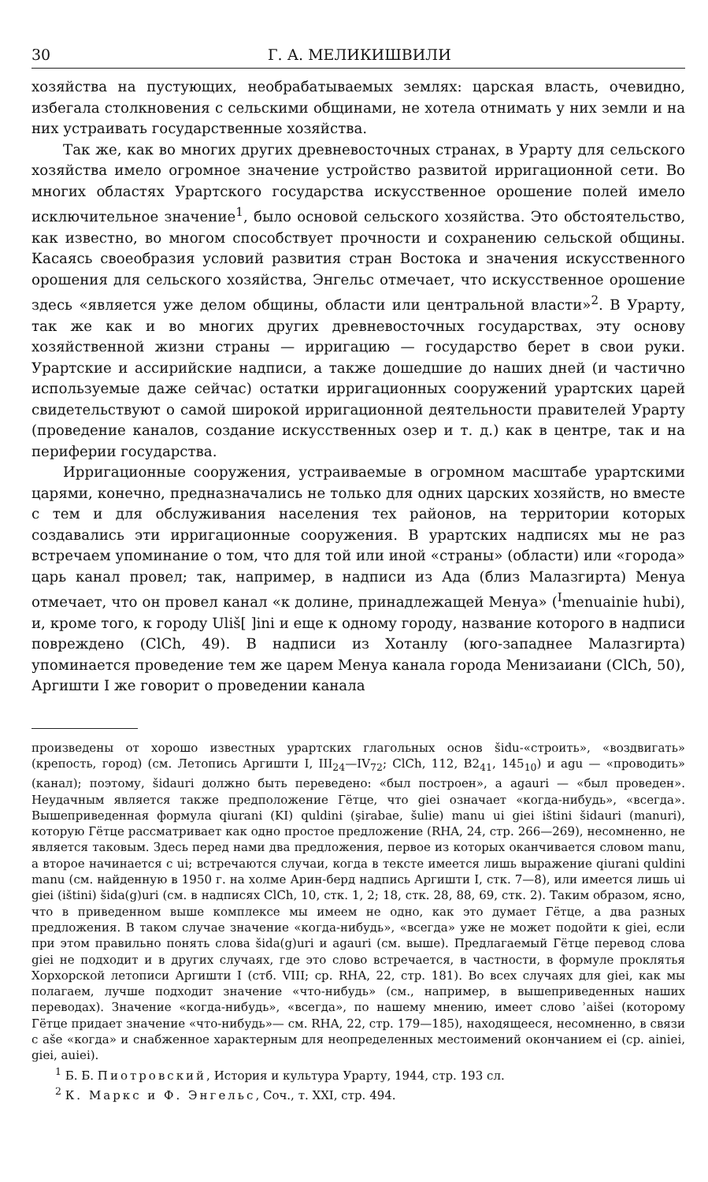30 Г. А. МЕЛИКИШВИЛИ
хозяйства на пустующих, необрабатываемых землях: царская власть, очевидно, избегала столкновения с сельскими общинами, не хотела отнимать у них земли и на них устраивать государственные хозяйства.
Так же, как во многих других древневосточных странах, в Урарту для сельского хозяйства имело огромное значение устройство развитой ирригационной сети. Во многих областях Урартского государства искусственное орошение полей имело исключительное значение<sup>1</sup>, было основой сельского хозяйства. Это обстоятельство, как известно, во многом способствует прочности и сохранению сельской общины. Касаясь своеобразия условий развития стран Востока и значения искусственного орошения для сельского хозяйства, Энгельс отмечает, что искусственное орошение здесь «является уже делом общины, области или центральной власти»<sup>2</sup>. В Урарту, так же как и во многих других древневосточных государствах, эту основу хозяйственной жизни страны — ирригацию — государство берет в свои руки. Урартские и ассирийские надписи, а также дошедшие до наших дней (и частично используемые даже сейчас) остатки ирригационных сооружений урартских царей свидетельствуют о самой широкой ирригационной деятельности правителей Урарту (проведение каналов, создание искусственных озер и т. д.) как в центре, так и на периферии государства.
Ирригационные сооружения, устраиваемые в огромном масштабе урартскими царями, конечно, предназначались не только для одних царских хозяйств, но вместе с тем и для обслуживания населения тех районов, на территории которых создавались эти ирригационные сооружения. В урартских надписях мы не раз встречаем упоминание о том, что для той или иной «страны» (области) или «города» царь канал провел; так, например, в надписи из Ада (близ Малазгирта) Менуа отмечает, что он провел канал «к долине, принадлежащей Менуа» (<sup>I</sup>menuainie hubi), и, кроме того, к городу Uliš[ ]ini и еще к одному городу, название которого в надписи повреждено (ClCh, 49). В надписи из Хотанлу (юго-западнее Малазгирта) упоминается проведение тем же царем Менуа канала города Менизаиани (ClCh, 50), Аргишти I же говорит о проведении канала
произведены от хорошо известных урартских глагольных основ šidu-«строить», «воздвигать» (крепость, город) (см. Летопись Аргишти I, III<sub>24</sub>—IV<sub>72</sub>; ClCh, 112, B2<sub>41</sub>, 145<sub>10</sub>) и agu — «проводить» (канал); поэтому, šidauri должно быть переведено: «был построен», а agauri — «был проведен». Неудачным является также предположение Гётце, что giei означает «когда-нибудь», «всегда». Вышеприведенная формула qiurani (KI) quldini (şirabae, šulie) manu ui giei ištini šidauri (manuri), которую Гётце рассматривает как одно простое предложение (RHA, 24, стр. 266—269), несомненно, не является таковым. Здесь перед нами два предложения, первое из которых оканчивается словом manu, а второе начинается с ui; встречаются случаи, когда в тексте имеется лишь выражение qiurani quldini manu (см. найденную в 1950 г. на холме Арин-берд надпись Аргишти I, стк. 7—8), или имеется лишь ui giei (ištini) šida(g)uri (см. в надписях ClCh, 10, стк. 1, 2; 18, стк. 28, 88, 69, стк. 2). Таким образом, ясно, что в приведенном выше комплексе мы имеем не одно, как это думает Гётце, а два разных предложения. В таком случае значение «когда-нибудь», «всегда» уже не может подойти к giei, если при этом правильно понять слова šida(g)uri и agauri (см. выше). Предлагаемый Гётце перевод слова giei не подходит и в других случаях, где это слово встречается, в частности, в формуле проклятья Хорхорской летописи Аргишти I (стб. VIII; ср. RHA, 22, стр. 181). Во всех случаях для giei, как мы полагаем, лучше подходит значение «что-нибудь» (см., например, в вышеприведенных наших переводах). Значение «когда-нибудь», «всегда», по нашему мнению, имеет слово ʾaišei (которому Гётце придает значение «что-нибудь»— см. RHA, 22, стр. 179—185), находящееся, несомненно, в связи с aše «когда» и снабженное характерным для неопределенных местоимений окончанием ei (ср. ainiei, giei, auiei).
<sup>1</sup> Б. Б. Пиотровский, История и культура Урарту, 1944, стр. 193 сл.
<sup>2</sup> К. Маркс и Ф. Энгельс, Соч., т. XXI, стр. 494.